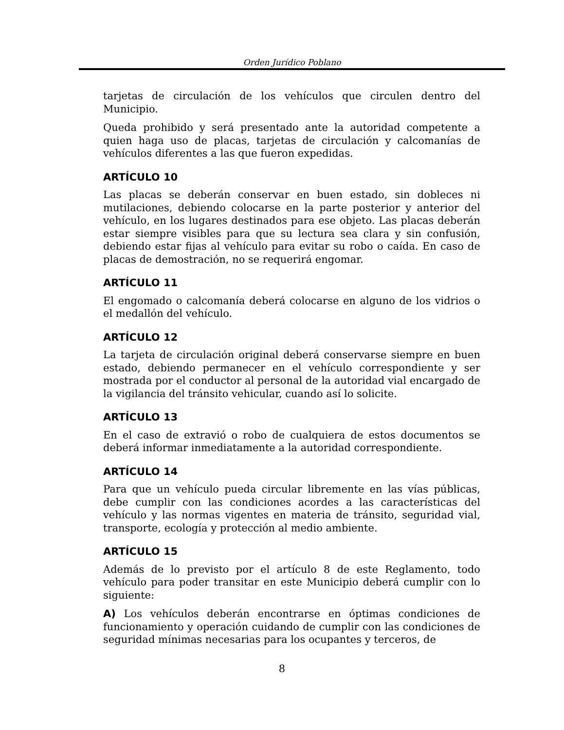Orden Jurídico Poblano
tarjetas de circulación de los vehículos que circulen dentro del Municipio.
Queda prohibido y será presentado ante la autoridad competente a quien haga uso de placas, tarjetas de circulación y calcomanías de vehículos diferentes a las que fueron expedidas.
ARTÍCULO 10
Las placas se deberán conservar en buen estado, sin dobleces ni mutilaciones, debiendo colocarse en la parte posterior y anterior del vehículo, en los lugares destinados para ese objeto. Las placas deberán estar siempre visibles para que su lectura sea clara y sin confusión, debiendo estar fijas al vehículo para evitar su robo o caída. En caso de placas de demostración, no se requerirá engomar.
ARTÍCULO 11
El engomado o calcomanía deberá colocarse en alguno de los vidrios o el medallón del vehículo.
ARTÍCULO 12
La tarjeta de circulación original deberá conservarse siempre en buen estado, debiendo permanecer en el vehículo correspondiente y ser mostrada por el conductor al personal de la autoridad vial encargado de la vigilancia del tránsito vehicular, cuando así lo solicite.
ARTÍCULO 13
En el caso de extravió o robo de cualquiera de estos documentos se deberá informar inmediatamente a la autoridad correspondiente.
ARTÍCULO 14
Para que un vehículo pueda circular libremente en las vías públicas, debe cumplir con las condiciones acordes a las características del vehículo y las normas vigentes en materia de tránsito, seguridad vial, transporte, ecología y protección al medio ambiente.
ARTÍCULO 15
Además de lo previsto por el artículo 8 de este Reglamento, todo vehículo para poder transitar en este Municipio deberá cumplir con lo siguiente:
A) Los vehículos deberán encontrarse en óptimas condiciones de funcionamiento y operación cuidando de cumplir con las condiciones de seguridad mínimas necesarias para los ocupantes y terceros, de
8